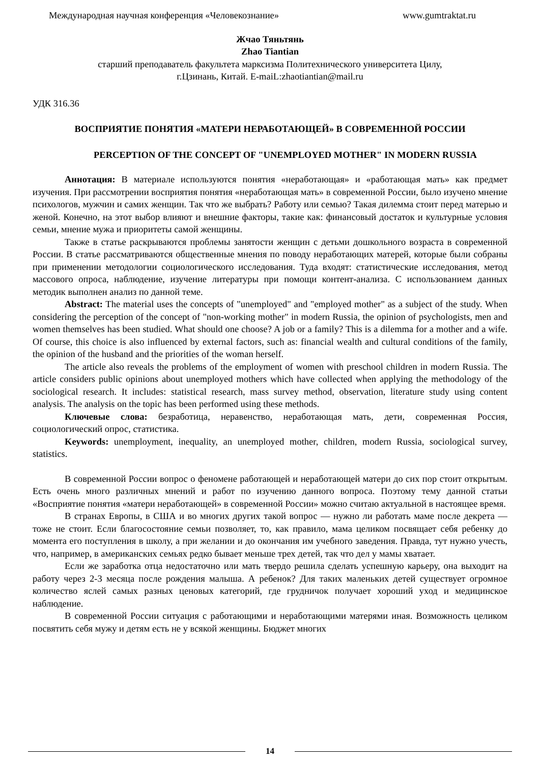Международная научная конференция «Человекознание» www.gumtraktat.ru
Жчао Тяньтянь
Zhao Tiantian
старший преподаватель факультета марксизма Политехнического университета Цилу,
г.Цзинань, Китай. E-maiL:zhaotiantian@mail.ru
УДК 316.36
ВОСПРИЯТИЕ ПОНЯТИЯ «МАТЕРИ НЕРАБОТАЮЩЕЙ» В СОВРЕМЕННОЙ РОССИИ
PERCEPTION OF THE CONCEPT OF "UNEMPLOYED MOTHER" IN MODERN RUSSIA
Аннотация: В материале используются понятия «неработающая» и «работающая мать» как предмет изучения. При рассмотрении восприятия понятия «неработающая мать» в современной России, было изучено мнение психологов, мужчин и самих женщин. Так что же выбрать? Работу или семью? Такая дилемма стоит перед матерью и женой. Конечно, на этот выбор влияют и внешние факторы, такие как: финансовый достаток и культурные условия семьи, мнение мужа и приоритеты самой женщины.
Также в статье раскрываются проблемы занятости женщин с детьми дошкольного возраста в современной России. В статье рассматриваются общественные мнения по поводу неработающих матерей, которые были собраны при применении методологии социологического исследования. Туда входят: статистические исследования, метод массового опроса, наблюдение, изучение литературы при помощи контент-анализа. С использованием данных методик выполнен анализ по данной теме.
Abstract: The material uses the concepts of "unemployed" and "employed mother" as a subject of the study. When considering the perception of the concept of "non-working mother" in modern Russia, the opinion of psychologists, men and women themselves has been studied. What should one choose? A job or a family? This is a dilemma for a mother and a wife. Of course, this choice is also influenced by external factors, such as: financial wealth and cultural conditions of the family, the opinion of the husband and the priorities of the woman herself.
The article also reveals the problems of the employment of women with preschool children in modern Russia. The article considers public opinions about unemployed mothers which have collected when applying the methodology of the sociological research. It includes: statistical research, mass survey method, observation, literature study using content analysis. The analysis on the topic has been performed using these methods.
Ключевые слова: безработица, неравенство, неработающая мать, дети, современная Россия, социологический опрос, статистика.
Keywords: unemployment, inequality, an unemployed mother, children, modern Russia, sociological survey, statistics.
В современной России вопрос о феномене работающей и неработающей матери до сих пор стоит открытым. Есть очень много различных мнений и работ по изучению данного вопроса. Поэтому тему данной статьи «Восприятие понятия «матери неработающей» в современной России» можно считаю актуальной в настоящее время.
В странах Европы, в США и во многих других такой вопрос — нужно ли работать маме после декрета — тоже не стоит. Если благосостояние семьи позволяет, то, как правило, мама целиком посвящает себя ребенку до момента его поступления в школу, а при желании и до окончания им учебного заведения. Правда, тут нужно учесть, что, например, в американских семьях редко бывает меньше трех детей, так что дел у мамы хватает.
Если же заработка отца недостаточно или мать твердо решила сделать успешную карьеру, она выходит на работу через 2-3 месяца после рождения малыша. А ребенок? Для таких маленьких детей существует огромное количество яслей самых разных ценовых категорий, где грудничок получает хороший уход и медицинское наблюдение.
В современной России ситуация с работающими и неработающими матерями иная. Возможность целиком посвятить себя мужу и детям есть не у всякой женщины. Бюджет многих
14